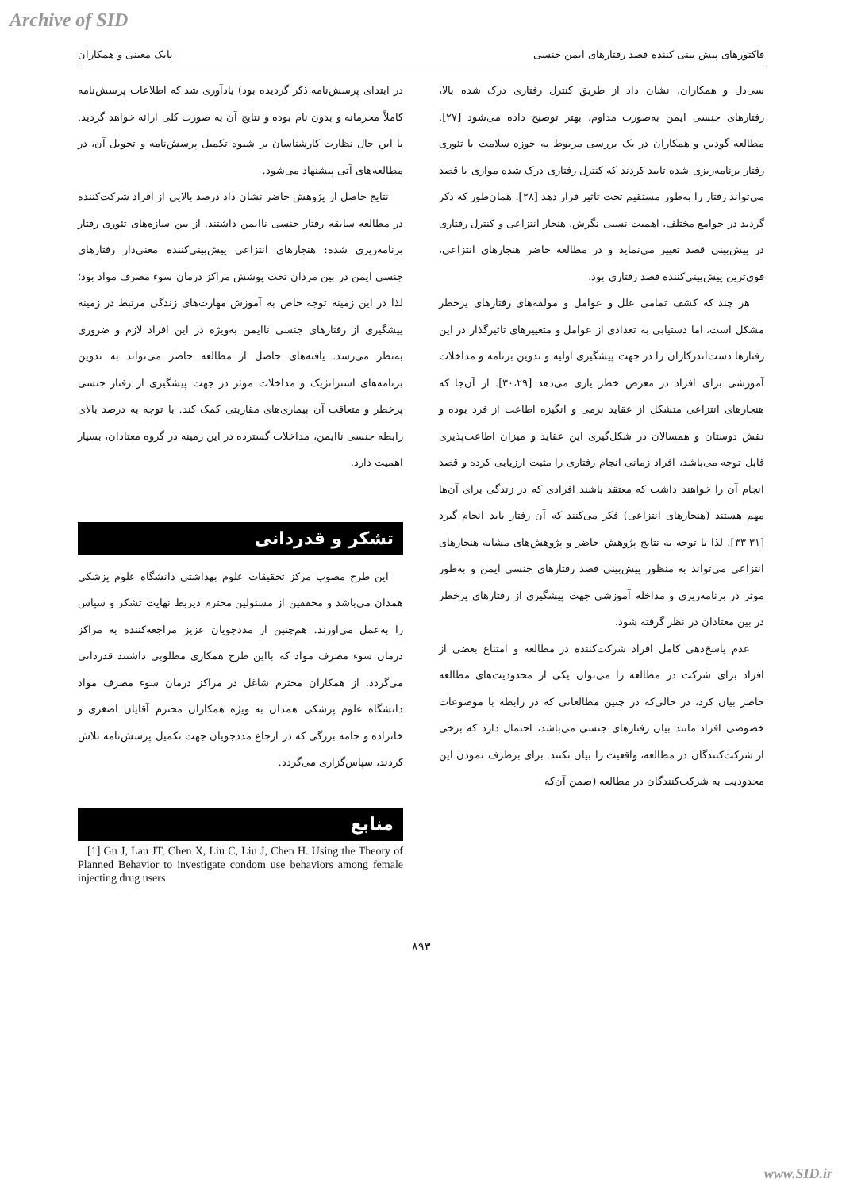Archive of SID
فاکتورهای پیش بینی کننده قصد رفتارهای ایمن جنسی بابک معینی و همکاران
سی‌دل و همکاران، نشان داد از طریق کنترل رفتاری درک شده بالا، رفتارهای جنسی ایمن به‌صورت مداوم، بهتر توضیح داده می‌شود [۲۷]. مطالعه گودین و همکاران در یک بررسی مربوط به حوزه سلامت با تئوری رفتار برنامه‌ریزی شده تایید کردند که کنترل رفتاری درک شده موازی با قصد می‌تواند رفتار را به‌طور مستقیم تحت تاثیر قرار دهد [۲۸]. همان‌طور که ذکر گردید در جوامع مختلف، اهمیت نسبی نگرش، هنجار انتزاعی و کنترل رفتاری در پیش‌بینی قصد تغییر می‌نماید و در مطالعه حاضر هنجارهای انتزاعی، قوی‌ترین پیش‌بینی‌کننده قصد رفتاری بود.
هر چند که کشف تمامی علل و عوامل و مولفه‌های رفتارهای پرخطر مشکل است، اما دستیابی به تعدادی از عوامل و متغییرهای تاثیرگذار در این رفتارها دست‌اندرکاران را در جهت پیشگیری اولیه و تدوین برنامه و مداخلات آموزشی برای افراد در معرض خطر یاری می‌دهد [۳۰،۲۹]. از آن‌جا که هنجارهای انتزاعی متشکل از عقاید نرمی و انگیزه اطاعت از فرد بوده و نقش دوستان و همسالان در شکل‌گیری این عقاید و میزان اطاعت‌پذیری قابل توجه می‌باشد، افراد زمانی انجام رفتاری را مثبت ارزیابی کرده و قصد انجام آن را خواهند داشت که معتقد باشند افرادی که در زندگی برای آن‌ها مهم هستند (هنجارهای انتزاعی) فکر می‌کنند که آن رفتار باید انجام گیرد [۳۱-۳۳]. لذا با توجه به نتایج پژوهش حاضر و پژوهش‌های مشابه هنجارهای انتزاعی می‌تواند به منظور پیش‌بینی قصد رفتارهای جنسی ایمن و به‌طور موثر در برنامه‌ریزی و مداخله آموزشی جهت پیشگیری از رفتارهای پرخطر در بین معتادان در نظر گرفته شود.
عدم پاسخ‌دهی کامل افراد شرکت‌کننده در مطالعه و امتناع بعضی از افراد برای شرکت در مطالعه را می‌توان یکی از محدودیت‌های مطالعه حاضر بیان کرد، در حالی‌که در چنین مطالعاتی که در رابطه با موضوعات خصوصی افراد مانند بیان رفتارهای جنسی می‌باشد، احتمال دارد که برخی از شرکت‌کنندگان در مطالعه، واقعیت را بیان نکنند. برای برطرف نمودن این محدودیت به شرکت‌کنندگان در مطالعه (ضمن آن‌که
در ابتدای پرسش‌نامه ذکر گردیده بود) یادآوری شد که اطلاعات پرسش‌نامه کاملاً محرمانه و بدون نام بوده و نتایج آن به صورت کلی ارائه خواهد گردید. با این حال نظارت کارشناسان بر شیوه تکمیل پرسش‌نامه و تحویل آن، در مطالعه‌های آتی پیشنهاد می‌شود.
نتایج حاصل از پژوهش حاضر نشان داد درصد بالایی از افراد شرکت‌کننده در مطالعه سابقه رفتار جنسی ناایمن داشتند. از بین سازه‌های تئوری رفتار برنامه‌ریزی شده: هنجارهای انتزاعی پیش‌بینی‌کننده معنی‌دار رفتارهای جنسی ایمن در بین مردان تحت پوشش مراکز درمان سوء مصرف مواد بود؛ لذا در این زمینه توجه خاص به آموزش مهارت‌های زندگی مرتبط در زمینه پیشگیری از رفتارهای جنسی ناایمن به‌ویژه در این افراد لازم و ضروری به‌نظر می‌رسد. یافته‌های حاصل از مطالعه حاضر می‌تواند به تدوین برنامه‌های استراتژیک و مداخلات موثر در جهت پیشگیری از رفتار جنسی پرخطر و متعاقب آن بیماری‌های مقاربتی کمک کند. با توجه به درصد بالای رابطه جنسی ناایمن، مداخلات گسترده در این زمینه در گروه معتادان، بسیار اهمیت دارد.
تشکر و قدردانی
این طرح مصوب مرکز تحقیقات علوم بهداشتی دانشگاه علوم پزشکی همدان می‌باشد و محققین از مسئولین محترم ذیربط نهایت تشکر و سپاس را به‌عمل می‌آورند. هم‌چنین از مددجویان عزیز مراجعه‌کننده به مراکز درمان سوء مصرف مواد که بااین طرح همکاری مطلوبی داشتند قدردانی می‌گردد. از همکاران محترم شاغل در مراکز درمان سوء مصرف مواد دانشگاه علوم پزشکی همدان به ویژه همکاران محترم آقایان اصغری و خانزاده و جامه بزرگی که در ارجاع مددجویان جهت تکمیل پرسش‌نامه تلاش کردند، سپاس‌گزاری می‌گردد.
منابع
[1] Gu J, Lau JT, Chen X, Liu C, Liu J, Chen H. Using the Theory of Planned Behavior to investigate condom use behaviors among female injecting drug users
۸۹۳
www.SID.ir